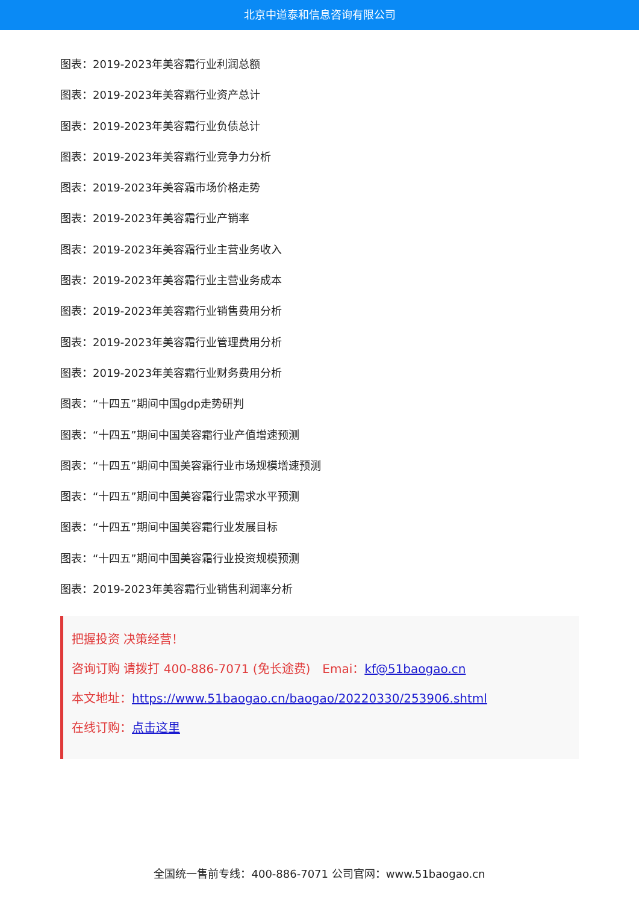北京中道泰和信息咨询有限公司
图表：2019-2023年美容霜行业利润总额
图表：2019-2023年美容霜行业资产总计
图表：2019-2023年美容霜行业负债总计
图表：2019-2023年美容霜行业竞争力分析
图表：2019-2023年美容霜市场价格走势
图表：2019-2023年美容霜行业产销率
图表：2019-2023年美容霜行业主营业务收入
图表：2019-2023年美容霜行业主营业务成本
图表：2019-2023年美容霜行业销售费用分析
图表：2019-2023年美容霜行业管理费用分析
图表：2019-2023年美容霜行业财务费用分析
图表：“十四五”期间中国gdp走势研判
图表：“十四五”期间中国美容霜行业产值增速预测
图表：“十四五”期间中国美容霜行业市场规模增速预测
图表：“十四五”期间中国美容霜行业需求水平预测
图表：“十四五”期间中国美容霜行业发展目标
图表：“十四五”期间中国美容霜行业投资规模预测
图表：2019-2023年美容霜行业销售利润率分析
把握投资 决策经营！
咨询订购 请拨打 400-886-7071 (免长途费)　Emai：kf@51baogao.cn
本文地址：https://www.51baogao.cn/baogao/20220330/253906.shtml
在线订购：点击这里
全国统一售前专线：400-886-7071 公司官网：www.51baogao.cn